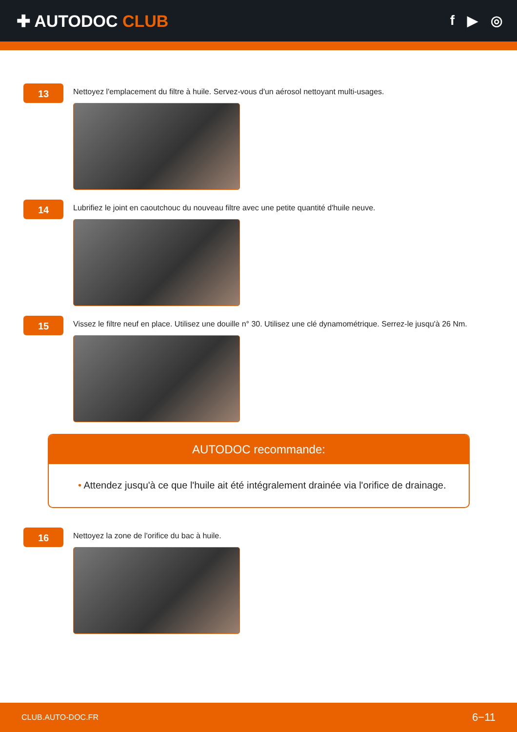✚ AUTODOC CLUB
f ▶ ◎
13
Nettoyez l'emplacement du filtre à huile. Servez-vous d'un aérosol nettoyant multi-usages.
14
Lubrifiez le joint en caoutchouc du nouveau filtre avec une petite quantité d'huile neuve.
15
Vissez le filtre neuf en place. Utilisez une douille n° 30. Utilisez une clé dynamométrique. Serrez-le jusqu'à 26 Nm.
AUTODOC recommande:
• Attendez jusqu'à ce que l'huile ait été intégralement drainée via l'orifice de drainage.
16
Nettoyez la zone de l'orifice du bac à huile.
CLUB.AUTO-DOC.FR 6−11